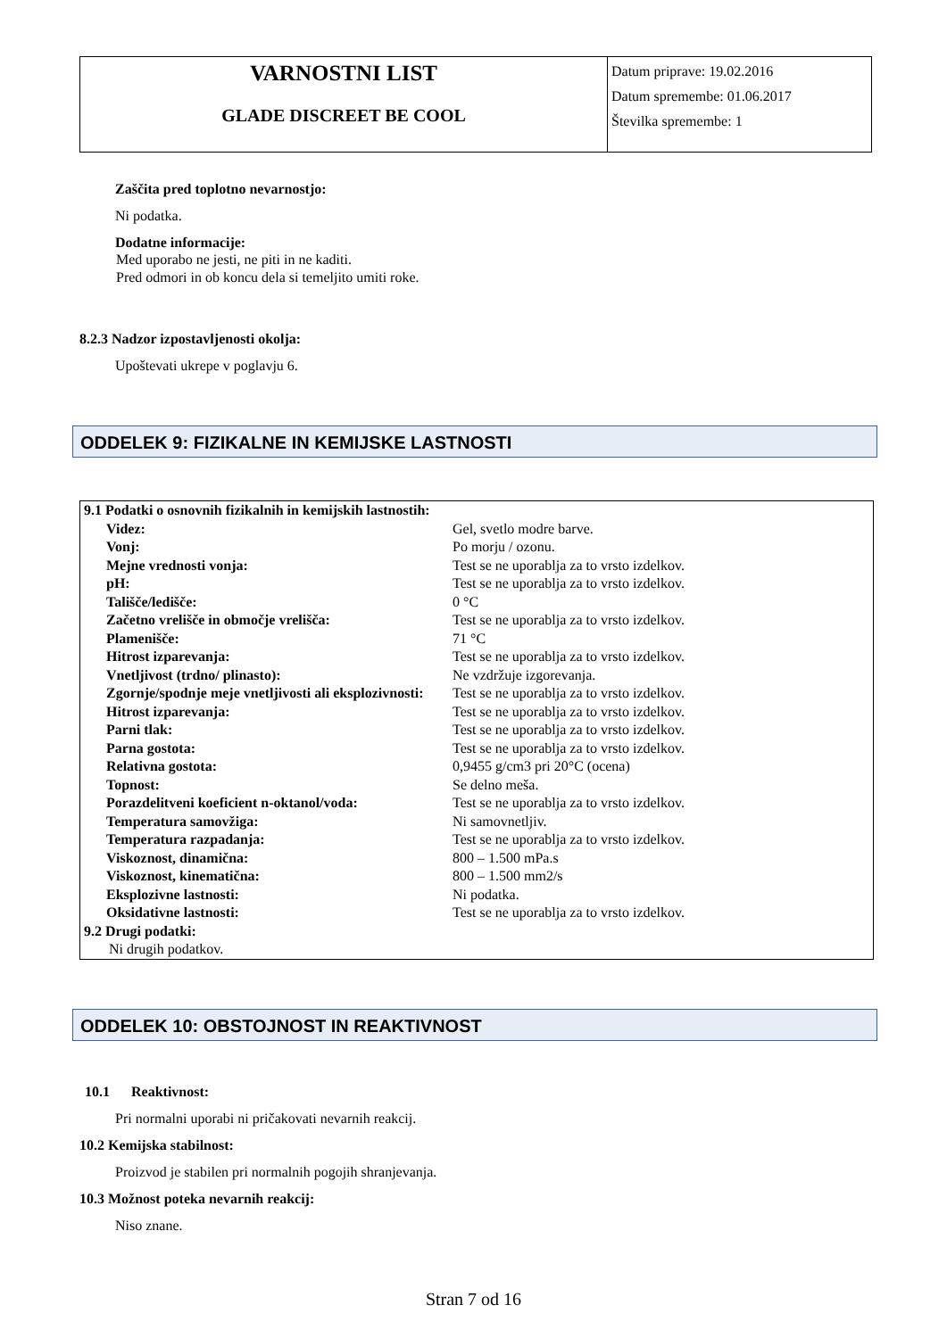VARNOSTNI LIST
GLADE DISCREET BE COOL
Datum priprave: 19.02.2016
Datum spremembe: 01.06.2017
Številka spremembe: 1
Zaščita pred toplotno nevarnostjo:
Ni podatka.
Dodatne informacije:
Med uporabo ne jesti, ne piti in ne kaditi.
Pred odmori in ob koncu dela si temeljito umiti roke.
8.2.3 Nadzor izpostavljenosti okolja:
Upoštevati ukrepe v poglavju 6.
ODDELEK 9: FIZIKALNE IN KEMIJSKE LASTNOSTI
| 9.1 Podatki o osnovnih fizikalnih in kemijskih lastnostih: | |
| Videz: | Gel, svetlo modre barve. |
| Vonj: | Po morju / ozonu. |
| Mejne vrednosti vonja: | Test se ne uporablja za to vrsto izdelkov. |
| pH: | Test se ne uporablja za to vrsto izdelkov. |
| Tališče/ledišče: | 0 °C |
| Začetno vrelišče in območje vrelišča: | Test se ne uporablja za to vrsto izdelkov. |
| Plamenišče: | 71 °C |
| Hitrost izparevanja: | Test se ne uporablja za to vrsto izdelkov. |
| Vnetljivost (trdno/ plinasto): | Ne vzdržuje izgorevanja. |
| Zgornje/spodnje meje vnetljivosti ali eksplozivnosti: | Test se ne uporablja za to vrsto izdelkov. |
| Hitrost izparevanja: | Test se ne uporablja za to vrsto izdelkov. |
| Parni tlak: | Test se ne uporablja za to vrsto izdelkov. |
| Parna gostota: | Test se ne uporablja za to vrsto izdelkov. |
| Relativna gostota: | 0,9455 g/cm3 pri 20°C (ocena) |
| Topnost: | Se delno meša. |
| Porazdelitveni koeficient n-oktanol/voda: | Test se ne uporablja za to vrsto izdelkov. |
| Temperatura samovžiga: | Ni samovnetljiv. |
| Temperatura razpadanja: | Test se ne uporablja za to vrsto izdelkov. |
| Viskoznost, dinamična: | 800 – 1.500 mPa.s |
| Viskoznost, kinematična: | 800 – 1.500 mm2/s |
| Eksplozivne lastnosti: | Ni podatka. |
| Oksidativne lastnosti: | Test se ne uporablja za to vrsto izdelkov. |
| 9.2 Drugi podatki: | |
| Ni drugih podatkov. | |
ODDELEK 10: OBSTOJNOST IN REAKTIVNOST
10.1 Reaktivnost:
Pri normalni uporabi ni pričakovati nevarnih reakcij.
10.2 Kemijska stabilnost:
Proizvod je stabilen pri normalnih pogojih shranjevanja.
10.3 Možnost poteka nevarnih reakcij:
Niso znane.
Stran 7 od 16